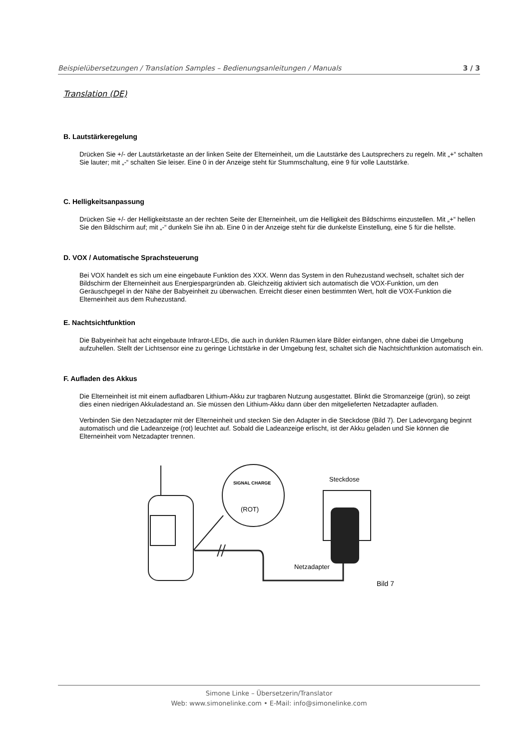Beispielübersetzungen / Translation Samples – Bedienungsanleitungen / Manuals 3 / 3
Translation (DE)
B. Lautstärkeregelung
Drücken Sie +/- der Lautstärketaste an der linken Seite der Elterneinheit, um die Lautstärke des Lautsprechers zu regeln. Mit „+“ schalten Sie lauter; mit „-“ schalten Sie leiser. Eine 0 in der Anzeige steht für Stummschaltung, eine 9 für volle Lautstärke.
C. Helligkeitsanpassung
Drücken Sie +/- der Helligkeitstaste an der rechten Seite der Elterneinheit, um die Helligkeit des Bildschirms einzustellen. Mit „+“ hellen Sie den Bildschirm auf; mit „-“ dunkeln Sie ihn ab. Eine 0 in der Anzeige steht für die dunkelste Einstellung, eine 5 für die hellste.
D. VOX / Automatische Sprachsteuerung
Bei VOX handelt es sich um eine eingebaute Funktion des XXX. Wenn das System in den Ruhezustand wechselt, schaltet sich der Bildschirm der Elterneinheit aus Energiespargründen ab. Gleichzeitig aktiviert sich automatisch die VOX-Funktion, um den Geräuschpegel in der Nähe der Babyeinheit zu überwachen. Erreicht dieser einen bestimmten Wert, holt die VOX-Funktion die Elterneinheit aus dem Ruhezustand.
E. Nachtsichtfunktion
Die Babyeinheit hat acht eingebaute Infrarot-LEDs, die auch in dunklen Räumen klare Bilder einfangen, ohne dabei die Umgebung aufzuhellen. Stellt der Lichtsensor eine zu geringe Lichtstärke in der Umgebung fest, schaltet sich die Nachtsichtfunktion automatisch ein.
F. Aufladen des Akkus
Die Elterneinheit ist mit einem aufladbaren Lithium-Akku zur tragbaren Nutzung ausgestattet. Blinkt die Stromanzeige (grün), so zeigt dies einen niedrigen Akkuladestand an. Sie müssen den Lithium-Akku dann über den mitgelieferten Netzadapter aufladen.
Verbinden Sie den Netzadapter mit der Elterneinheit und stecken Sie den Adapter in die Steckdose (Bild 7). Der Ladevorgang beginnt automatisch und die Ladeanzeige (rot) leuchtet auf. Sobald die Ladeanzeige erlischt, ist der Akku geladen und Sie können die Elterneinheit vom Netzadapter trennen.
SIGNAL CHARGE
(ROT)
Steckdose
Netzadapter
Bild 7
Simone Linke – Übersetzerin/Translator
Web: www.simonelinke.com • E-Mail: info@simonelinke.com